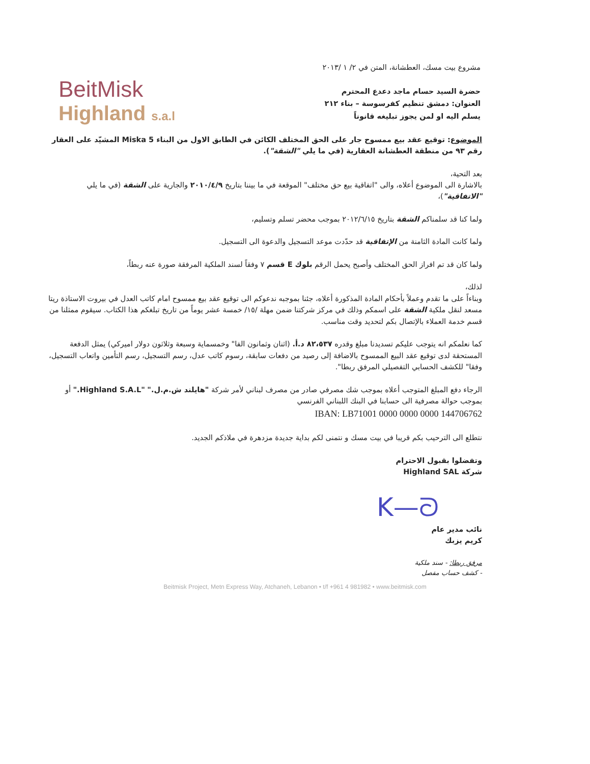BeitMisk
Highland s.a.l
مشروع بيت مسك، العطشانة، المتن في ٢/ ١ /٢٠١٣
حضرة السيد حسام ماجد دعدع المحترم
العنوان: دمشق تنظيم كفرسوسة – بناء ٢١٢
يسلم اليه او لمن يجوز تبليغه قانوناً
الموضوع: توقيع عقد بيع ممسوح جار على الحق المختلف الكائن في الطابق الاول من البناء Miska 5 المشيّد على العقار رقم ٩٣ من منطقة العطشانة العقارية (في ما يلي "الشقة").
بعد التحية،
بالاشارة الى الموضوع أعلاه، والى "اتفاقية بيع حق مختلف" الموقعة في ما بيننا بتاريخ ٢٠١٠/٤/٩ والجارية على الشقة (في ما يلي "الاتفاقية")،
ولما كنا قد سلمناكم الشقة بتاريخ ٢٠١٢/٦/١٥ بموجب محضر تسلم وتسليم،
ولما كانت المادة الثامنة من الإتفاقية قد حدّدت موعد التسجيل والدعوة الى التسجيل.
ولما كان قد تم افراز الحق المختلف وأصبح يحمل الرقم بلوك E قسم ٧ وفقاً لسند الملكية المرفقة صورة عنه ربطاً،
لذلك،
وبناءاً على ما تقدم وعملاً بأحكام المادة المذكورة أعلاه، جئنا بموجبه ندعوكم الى توقيع عقد بيع ممسوح امام كاتب العدل في بيروت الاستاذة ريتا مسعد لنقل ملكية الشقة على اسمكم وذلك في مركز شركتنا ضمن مهلة /١٥/ خمسة عشر يوماً من تاريخ تبلغكم هذا الكتاب. سيقوم ممثلنا من قسم خدمة العملاء بالإتصال بكم لتحديد وقت مناسب.
كما نعلمكم انه يتوجب عليكم تسديدنا مبلغ وقدره ٨٢،٥٣٧ د.أ. (اثنان وثمانون الفا" وخمسماية وسبعة وثلاثون دولار اميركي) يمثل الدفعة المستحقة لدى توقيع عقد البيع الممسوح بالاضافة إلى رصيد من دفعات سابقة، رسوم كاتب عدل، رسم التسجيل، رسم التأمين واتعاب التسجيل، وفقا" للكشف الحسابي التفصيلي المرفق ربطا".
الرجاء دفع المبلغ المتوجب أعلاه بموجب شك مصرفي صادر من مصرف لبناني لأمر شركة "هايلند ش.م.ل." "Highland S.A.L." أو بموجب حوالة مصرفية الى حسابنا في البنك اللبناني الفرنسي
IBAN: LB71001 0000 0000 0000 144706762
نتطلع الى الترحيب بكم قريبا في بيت مسك و نتمنى لكم بداية جديدة مزدهرة في ملاذكم الجديد.
وتفضلوا بقبول الاحترام
شركة Highland SAL
K—ᘐ
نائب مدير عام
كريم يزبك
مرفق ربطا: - سند ملكية
- كشف حساب مفصل
Beitmisk Project, Metn Express Way, Atchaneh, Lebanon • t/f +961 4 981982 • www.beitmisk.com